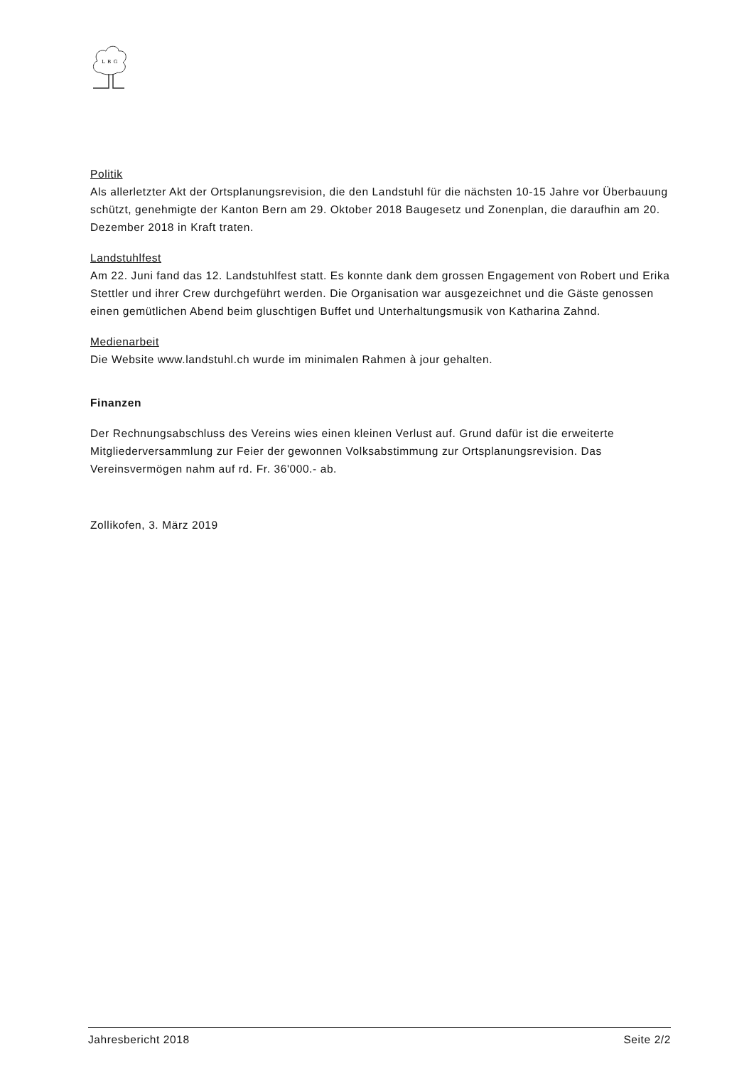L B G
Politik
Als allerletzter Akt der Ortsplanungsrevision, die den Landstuhl für die nächsten 10-15 Jahre vor Überbauung schützt, genehmigte der Kanton Bern am 29. Oktober 2018 Baugesetz und Zonenplan, die daraufhin am 20. Dezember 2018 in Kraft traten.
Landstuhlfest
Am 22. Juni fand das 12. Landstuhlfest statt. Es konnte dank dem grossen Engagement von Robert und Erika Stettler und ihrer Crew durchgeführt werden. Die Organisation war ausgezeichnet und die Gäste genossen einen gemütlichen Abend beim gluschtigen Buffet und Unterhaltungsmusik von Katharina Zahnd.
Medienarbeit
Die Website www.landstuhl.ch wurde im minimalen Rahmen à jour gehalten.
Finanzen
Der Rechnungsabschluss des Vereins wies einen kleinen Verlust auf. Grund dafür ist die erweiterte Mitgliederversammlung zur Feier der gewonnen Volksabstimmung zur Ortsplanungsrevision. Das Vereinsvermögen nahm auf rd. Fr. 36'000.- ab.
Zollikofen, 3. März 2019
Jahresbericht 2018 Seite 2/2